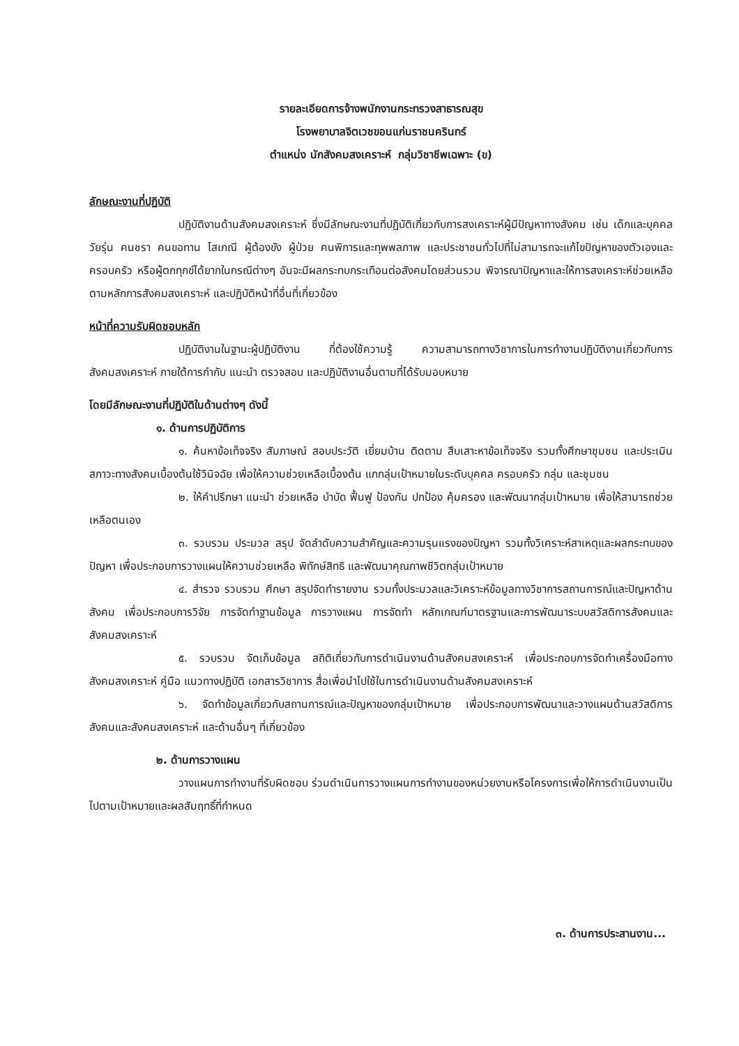รายละเอียดการจ้างพนักงานกระทรวงสาธารณสุข
โรงพยาบาลจิตเวชขอนแก่นราชนครินทร์
ตำแหน่ง นักสังคมสงเคราะห์ กลุ่มวิชาชีพเฉพาะ (ข)
ลักษณะงานที่ปฏิบัติ
ปฏิบัติงานด้านสังคมสงเคราะห์ ซึ่งมีลักษณะงานที่ปฏิบัติเกี่ยวกับการสงเคราะห์ผู้มีปัญหาทางสังคม เช่น เด็กและบุคคลวัยรุ่น คนชรา คนขอทาน โสเภณี ผู้ต้องขัง ผู้ป่วย คนพิการและทุพพลภาพ และประชาชนทั่วไปที่ไม่สามารถจะแก้ไขปัญหาของตัวเองและครอบครัว หรือผู้ตกทุกข์ได้ยากในกรณีต่างๆ อันจะมีผลกระทบกระเทือนต่อสังคมโดยส่วนรวม พิจารณาปัญหาและให้การสงเคราะห์ช่วยเหลือตามหลักการสังคมสงเคราะห์ และปฏิบัติหน้าที่อื่นที่เกี่ยวข้อง
หน้าที่ความรับผิดชอบหลัก
ปฏิบัติงานในฐานะผู้ปฏิบัติงาน ที่ต้องใช้ความรู้ ความสามารถทางวิชาการในการทำงานปฏิบัติงานเกี่ยวกับการสังคมสงเคราะห์ ภายใต้การกำกับ แนะนำ ตรวจสอบ และปฏิบัติงานอื่นตามที่ได้รับมอบหมาย
โดยมีลักษณะงานที่ปฏิบัติในด้านต่างๆ ดังนี้
๑. ด้านการปฏิบัติการ
๑. ค้นหาข้อเท็จจริง สัมภาษณ์ สอบประวัติ เยี่ยมบ้าน ติดตาม สืบเสาะหาข้อเท็จจริง รวมทั้งศึกษาชุมชน และประเมินสภาวะทางสังคมเบื้องต้นใช้วินิจฉัย เพื่อให้ความช่วยเหลือเบื้องต้น แกกลุ่มเป้าหมายในระดับบุคคล ครอบครัว กลุ่ม และชุมชน
๒. ให้คำปรึกษา แนะนำ ช่วยเหลือ บำบัด ฟื้นฟู ป้องกัน ปกป้อง คุ้มครอง และพัฒนากลุ่มเป้าหมาย เพื่อให้สามารถช่วยเหลือตนเอง
๓. รวบรวม ประมวล สรุป จัดลำดับความสำคัญและความรุนแรงของปัญหา รวมทั้งวิเคราะห์สาเหตุและผลกระทบของปัญหา เพื่อประกอบการวางแผนให้ความช่วยเหลือ พิทักษ์สิทธิ และพัฒนาคุณภาพชีวิตกลุ่มเป้าหมาย
๔. สำรวจ รวบรวม ศึกษา สรุปจัดทำรายงาน รวมทั้งประมวลและวิเคราะห์ข้อมูลทางวิชาการสถานการณ์และปัญหาด้านสังคม เพื่อประกอบการวิจัย การจัดทำฐานข้อมูล การวางแผน การจัดทำ หลักเกณฑ์มาตรฐานและการพัฒนาระบบสวัสดิการสังคมและสังคมสงเคราะห์
๕. รวบรวม จัดเก็บข้อมูล สถิติเกี่ยวกับการดำเนินงานด้านสังคมสงเคราะห์ เพื่อประกอบการจัดทำเครื่องมือทางสังคมสงเคราะห์ คู่มือ แนวทางปฏิบัติ เอกสารวิชาการ สื่อเพื่อนำไปใช้ในการดำเนินงานด้านสังคมสงเคราะห์
๖. จัดทำข้อมูลเกี่ยวกับสถานการณ์และปัญหาของกลุ่มเป้าหมาย เพื่อประกอบการพัฒนาและวางแผนด้านสวัสดิการสังคมและสังคมสงเคราะห์ และด้านอื่นๆ ที่เกี่ยวข้อง
๒. ด้านการวางแผน
วางแผนการทำงานที่รับผิดชอบ ร่วมดำเนินการวางแผนการทำงานของหน่วยงานหรือโครงการเพื่อให้การดำเนินงานเป็นไปตามเป้าหมายและผลสัมฤทธิ์ที่กำหนด
๓. ด้านการประสานงาน...